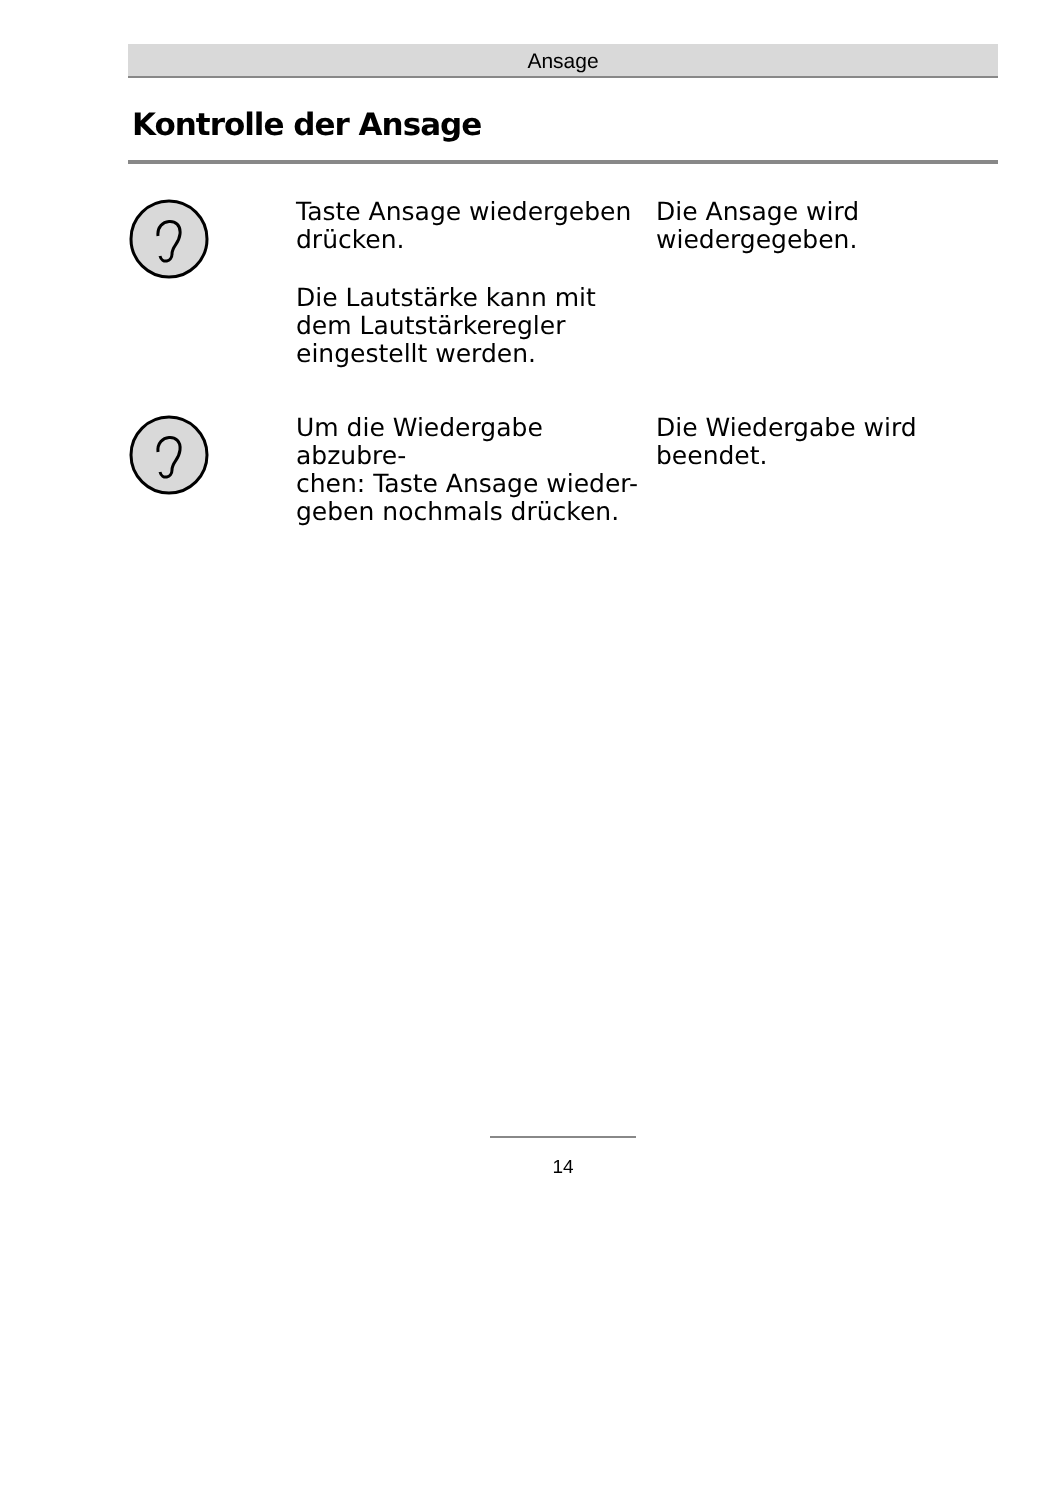Ansage
Kontrolle der Ansage
Taste Ansage wiedergeben drücken.
Die Lautstärke kann mit dem Lautstärkeregler eingestellt werden.
Die Ansage wird wiedergegeben.
Um die Wiedergabe abzubre-
chen: Taste Ansage wieder-
geben nochmals drücken.
Die Wiedergabe wird beendet.
14